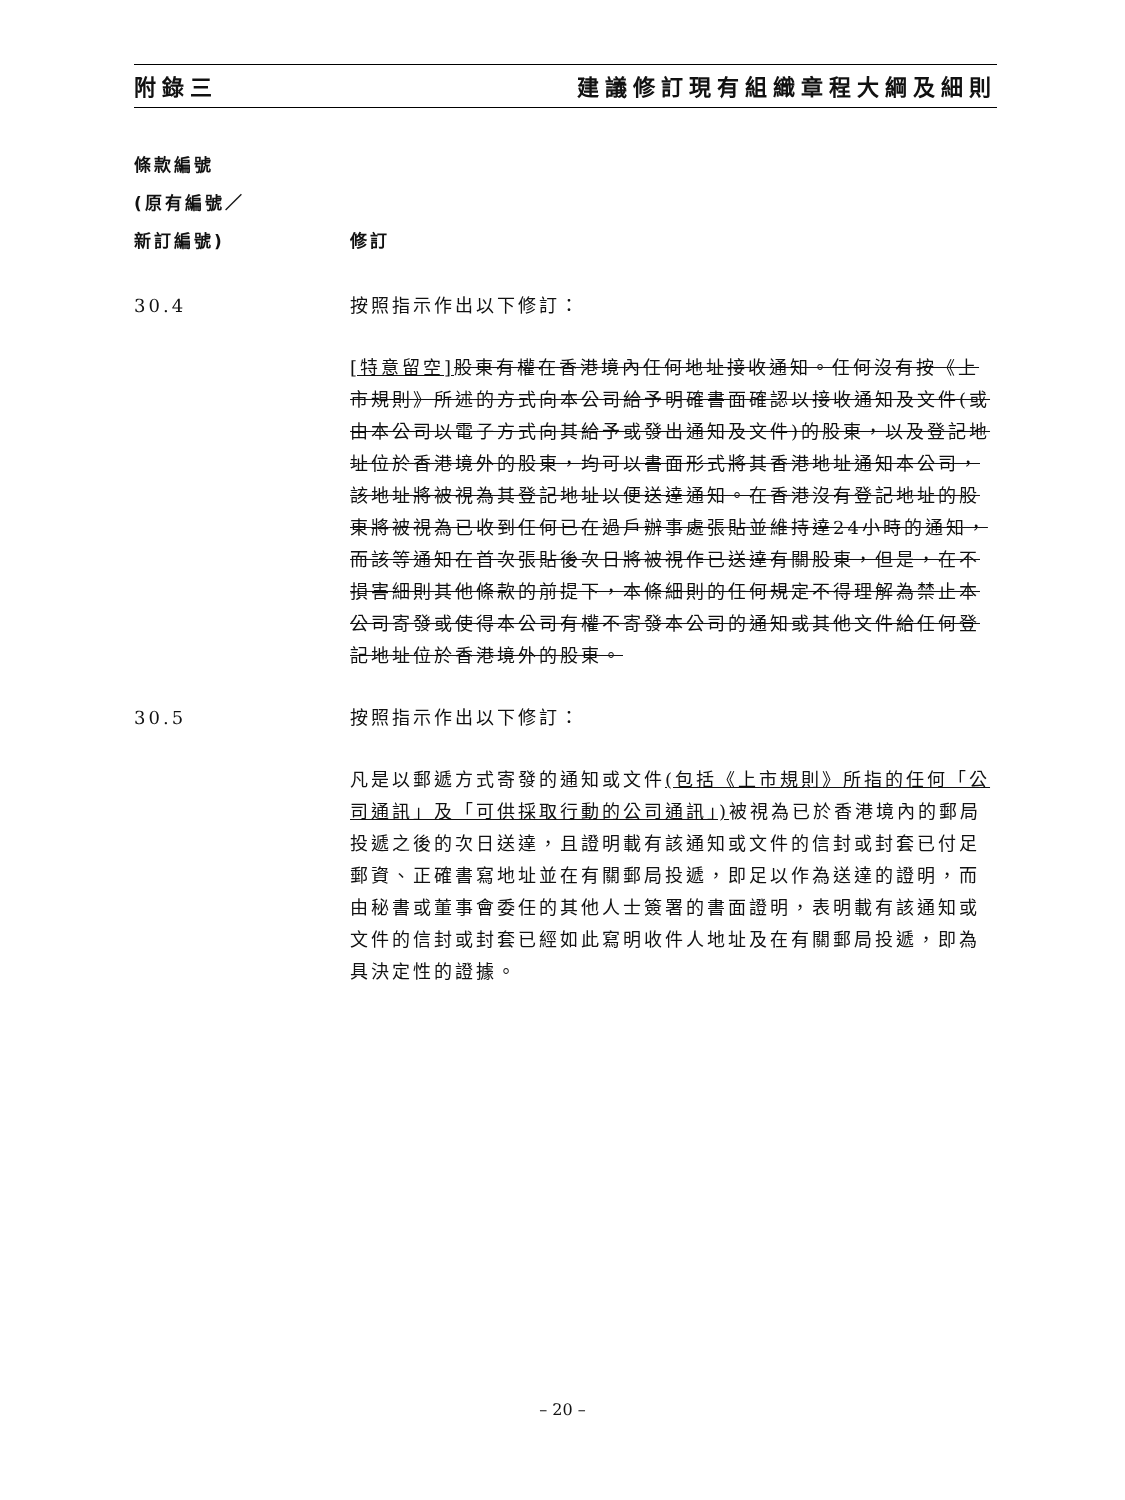附錄三 建議修訂現有組織章程大綱及細則
條款編號
(原有編號／
新訂編號)
修訂
30.4 按照指示作出以下修訂：
[特意留空] 股東有權在香港境內任何地址接收通知。任何沒有按《上市規則》所述的方式向本公司給予明確書面確認以接收通知及文件(或由本公司以電子方式向其給予或發出通知及文件)的股東，以及登記地址位於香港境外的股東，均可以書面形式將其香港地址通知本公司，該地址將被視為其登記地址以便送達通知。在香港沒有登記地址的股東將被視為已收到任何已在過戶辦事處張貼並維持達24小時的通知，而該等通知在首次張貼後次日將被視作已送達有關股東，但是，在不損害細則其他條款的前提下，本條細則的任何規定不得理解為禁止本公司寄發或使得本公司有權不寄發本公司的通知或其他文件給任何登記地址位於香港境外的股東。
30.5 按照指示作出以下修訂：
凡是以郵遞方式寄發的通知或文件(包括《上市規則》所指的任何「公司通訊」及「可供採取行動的公司通訊」) 被視為已於香港境內的郵局投遞之後的次日送達，且證明載有該通知或文件的信封或封套已付足郵資、正確書寫地址並在有關郵局投遞，即足以作為送達的證明，而由秘書或董事會委任的其他人士簽署的書面證明，表明載有該通知或文件的信封或封套已經如此寫明收件人地址及在有關郵局投遞，即為具決定性的證據。
– 20 –